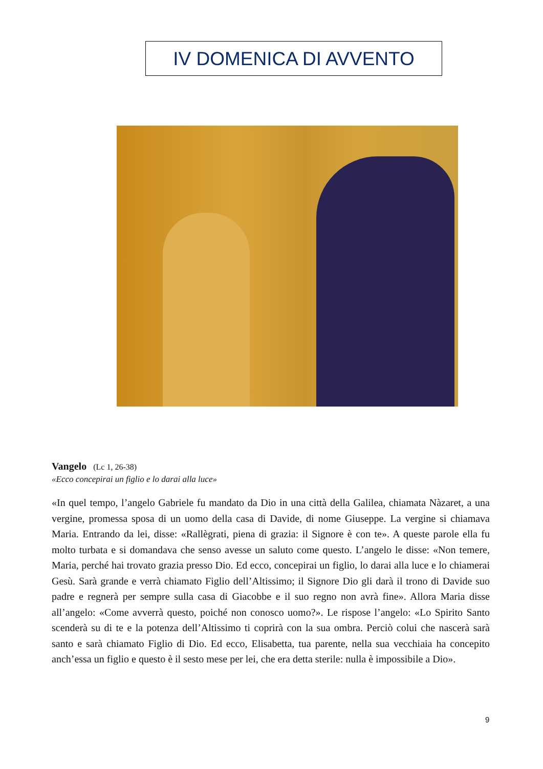IV DOMENICA DI AVVENTO
Vangelo (Lc 1, 26-38)
«Ecco concepirai un figlio e lo darai alla luce»
«In quel tempo, l’angelo Gabriele fu mandato da Dio in una città della Galilea, chiamata Nàzaret, a una vergine, promessa sposa di un uomo della casa di Davide, di nome Giuseppe. La vergine si chiamava Maria. Entrando da lei, disse: «Rallègrati, piena di grazia: il Signore è con te». A queste parole ella fu molto turbata e si domandava che senso avesse un saluto come questo. L’angelo le disse: «Non temere, Maria, perché hai trovato grazia presso Dio. Ed ecco, concepirai un figlio, lo darai alla luce e lo chiamerai Gesù. Sarà grande e verrà chiamato Figlio dell’Altissimo; il Signore Dio gli darà il trono di Davide suo padre e regnerà per sempre sulla casa di Giacobbe e il suo regno non avrà fine». Allora Maria disse all’angelo: «Come avverrà questo, poiché non conosco uomo?». Le rispose l’angelo: «Lo Spirito Santo scenderà su di te e la potenza dell’Altissimo ti coprirà con la sua ombra. Perciò colui che nascerà sarà santo e sarà chiamato Figlio di Dio. Ed ecco, Elisabetta, tua parente, nella sua vecchiaia ha concepito anch’essa un figlio e questo è il sesto mese per lei, che era detta sterile: nulla è impossibile a Dio».
9